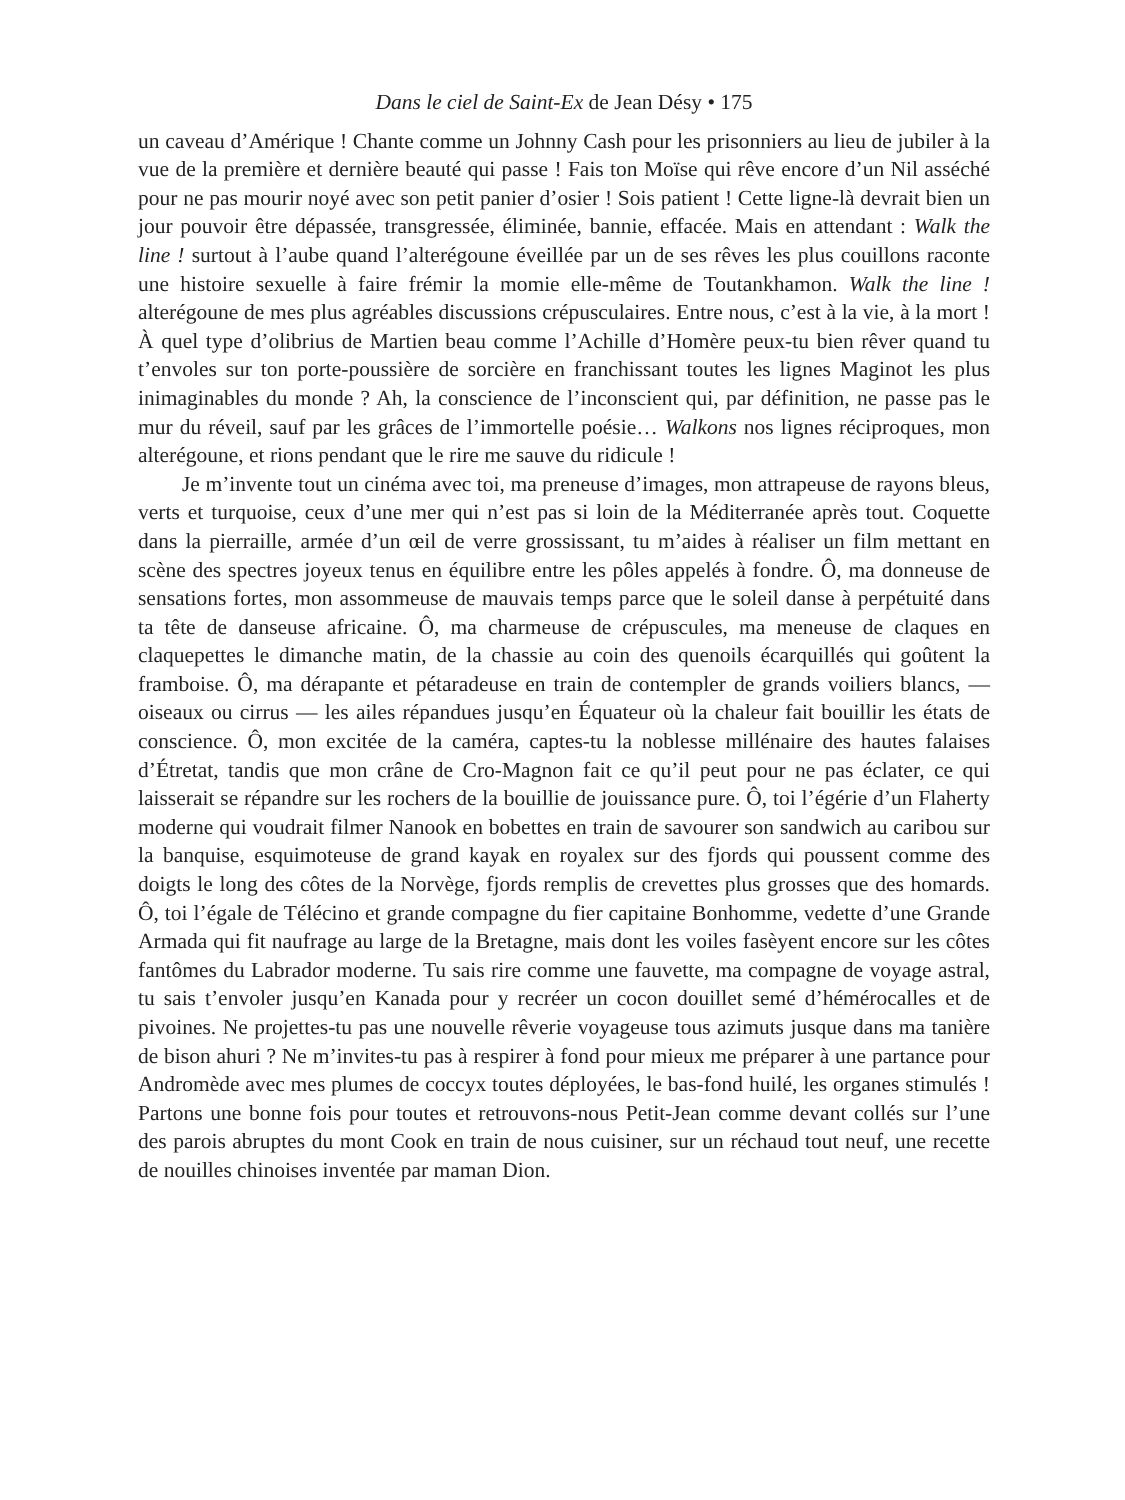Dans le ciel de Saint-Ex de Jean Désy • 175
un caveau d’Amérique ! Chante comme un Johnny Cash pour les prisonniers au lieu de jubiler à la vue de la première et dernière beauté qui passe ! Fais ton Moïse qui rêve encore d’un Nil asséché pour ne pas mourir noyé avec son petit panier d’osier ! Sois patient ! Cette ligne-là devrait bien un jour pouvoir être dépassée, transgressée, éliminée, bannie, effacée. Mais en attendant : Walk the line ! surtout à l’aube quand l’alterégoune éveillée par un de ses rêves les plus couillons raconte une histoire sexuelle à faire frémir la momie elle-même de Toutankhamon. Walk the line ! alterégoune de mes plus agréables discussions crépusculaires. Entre nous, c’est à la vie, à la mort ! À quel type d’olibrius de Martien beau comme l’Achille d’Homère peux-tu bien rêver quand tu t’envoles sur ton porte-poussière de sorcière en franchissant toutes les lignes Maginot les plus inimaginables du monde ? Ah, la conscience de l’inconscient qui, par définition, ne passe pas le mur du réveil, sauf par les grâces de l’immortelle poésie… Walkons nos lignes réciproques, mon alterégoune, et rions pendant que le rire me sauve du ridicule !
Je m’invente tout un cinéma avec toi, ma preneuse d’images, mon attrapeuse de rayons bleus, verts et turquoise, ceux d’une mer qui n’est pas si loin de la Méditerranée après tout. Coquette dans la pierraille, armée d’un œil de verre grossissant, tu m’aides à réaliser un film mettant en scène des spectres joyeux tenus en équilibre entre les pôles appelés à fondre. Ô, ma donneuse de sensations fortes, mon assommeuse de mauvais temps parce que le soleil danse à perpétuité dans ta tête de danseuse africaine. Ô, ma charmeuse de crépuscules, ma meneuse de claques en claquepettes le dimanche matin, de la chassie au coin des quenoils écarquillés qui goûtent la framboise. Ô, ma dérapante et pétaradeuse en train de contempler de grands voiliers blancs, — oiseaux ou cirrus — les ailes répandues jusqu’en Équateur où la chaleur fait bouillir les états de conscience. Ô, mon excitée de la caméra, captes-tu la noblesse millénaire des hautes falaises d’Étretat, tandis que mon crâne de Cro-Magnon fait ce qu’il peut pour ne pas éclater, ce qui laisserait se répandre sur les rochers de la bouillie de jouissance pure. Ô, toi l’égérie d’un Flaherty moderne qui voudrait filmer Nanook en bobettes en train de savourer son sandwich au caribou sur la banquise, esquimoteuse de grand kayak en royalex sur des fjords qui poussent comme des doigts le long des côtes de la Norvège, fjords remplis de crevettes plus grosses que des homards. Ô, toi l’égale de Télécino et grande compagne du fier capitaine Bonhomme, vedette d’une Grande Armada qui fit naufrage au large de la Bretagne, mais dont les voiles fasèyent encore sur les côtes fantômes du Labrador moderne. Tu sais rire comme une fauvette, ma compagne de voyage astral, tu sais t’envoler jusqu’en Kanada pour y recréer un cocon douillet semé d’hémérocalles et de pivoines. Ne projettes-tu pas une nouvelle rêverie voyageuse tous azimuts jusque dans ma tanière de bison ahuri ? Ne m’invites-tu pas à respirer à fond pour mieux me préparer à une partance pour Andromède avec mes plumes de coccyx toutes déployées, le bas-fond huilé, les organes stimulés ! Partons une bonne fois pour toutes et retrouvons-nous Petit-Jean comme devant collés sur l’une des parois abruptes du mont Cook en train de nous cuisiner, sur un réchaud tout neuf, une recette de nouilles chinoises inventée par maman Dion.